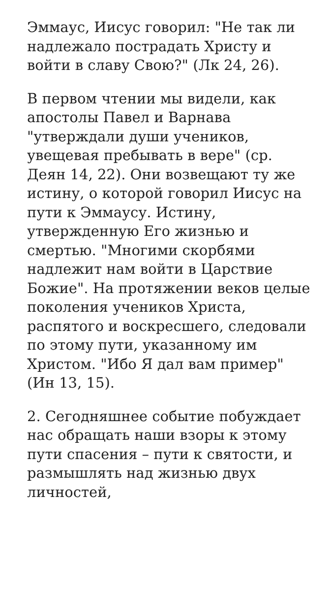Эммаус, Иисус говорил: "Не так ли надлежало пострадать Христу и войти в славу Свою?" (Лк 24, 26).
В первом чтении мы видели, как апостолы Павел и Варнава "утверждали души учеников, увещевая пребывать в вере" (ср. Деян 14, 22). Они возвещают ту же истину, о которой говорил Иисус на пути к Эммаусу. Истину, утвержденную Его жизнью и смертью. "Многими скорбями надлежит нам войти в Царствие Божие". На протяжении веков целые поколения учеников Христа, распятого и воскресшего, следовали по этому пути, указанному им Христом. "Ибо Я дал вам пример" (Ин 13, 15).
2. Сегодняшнее событие побуждает нас обращать наши взоры к этому пути спасения – пути к святости, и размышлять над жизнью двух личностей,